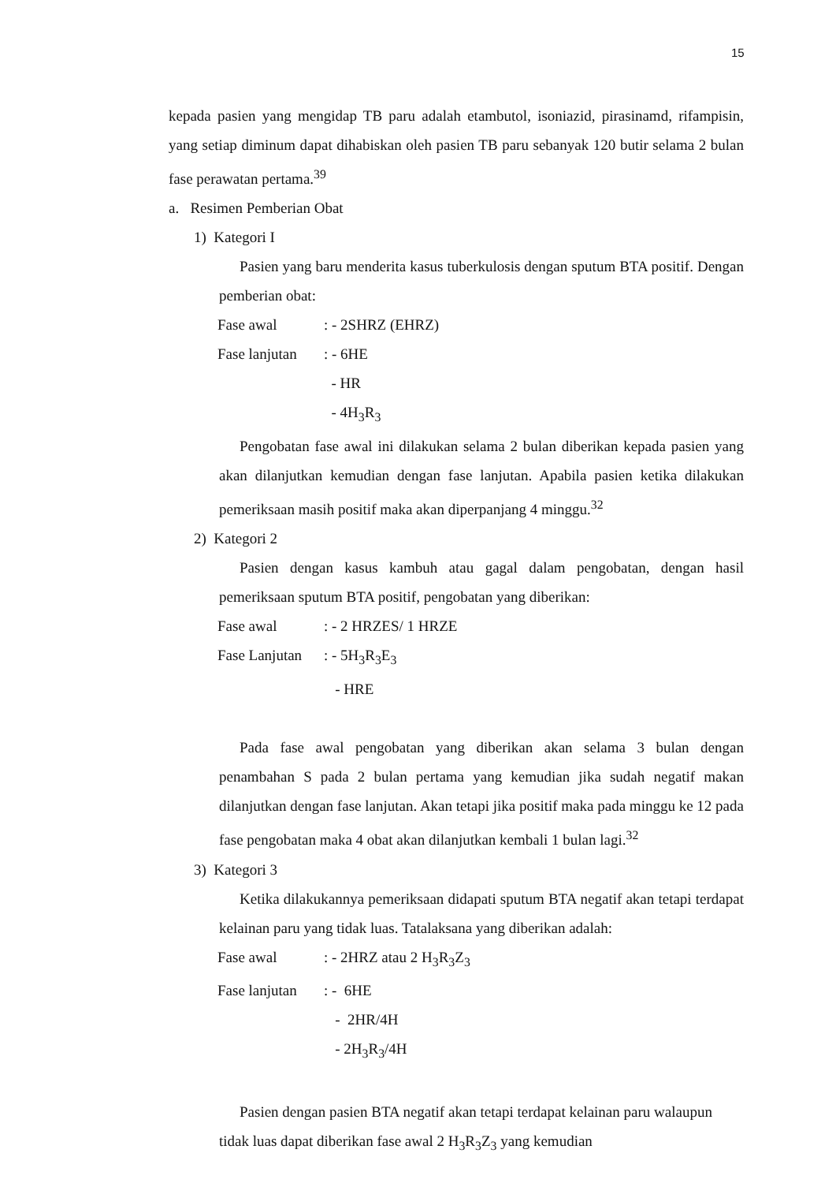15
kepada pasien yang mengidap TB paru adalah etambutol, isoniazid, pirasinamd, rifampisin, yang setiap diminum dapat dihabiskan oleh pasien TB paru sebanyak 120 butir selama 2 bulan fase perawatan pertama.<sup>39</sup>
a. Resimen Pemberian Obat
1) Kategori I
Pasien yang baru menderita kasus tuberkulosis dengan sputum BTA positif. Dengan pemberian obat:
Fase awal: - 2SHRZ (EHRZ)
Fase lanjutan: - 6HE
- HR
- 4H<sub>3</sub>R<sub>3</sub>
Pengobatan fase awal ini dilakukan selama 2 bulan diberikan kepada pasien yang akan dilanjutkan kemudian dengan fase lanjutan. Apabila pasien ketika dilakukan pemeriksaan masih positif maka akan diperpanjang 4 minggu.<sup>32</sup>
2) Kategori 2
Pasien dengan kasus kambuh atau gagal dalam pengobatan, dengan hasil pemeriksaan sputum BTA positif, pengobatan yang diberikan:
Fase awal: - 2 HRZES/ 1 HRZE
Fase Lanjutan: - 5H<sub>3</sub>R<sub>3</sub>E<sub>3</sub>
- HRE
Pada fase awal pengobatan yang diberikan akan selama 3 bulan dengan penambahan S pada 2 bulan pertama yang kemudian jika sudah negatif makan dilanjutkan dengan fase lanjutan. Akan tetapi jika positif maka pada minggu ke 12 pada fase pengobatan maka 4 obat akan dilanjutkan kembali 1 bulan lagi.<sup>32</sup>
3) Kategori 3
Ketika dilakukannya pemeriksaan didapati sputum BTA negatif akan tetapi terdapat kelainan paru yang tidak luas. Tatalaksana yang diberikan adalah:
Fase awal: - 2HRZ atau 2 H<sub>3</sub>R<sub>3</sub>Z<sub>3</sub>
Fase lanjutan: - 6HE
- 2HR/4H
- 2H<sub>3</sub>R<sub>3</sub>/4H
Pasien dengan pasien BTA negatif akan tetapi terdapat kelainan paru walaupun tidak luas dapat diberikan fase awal 2 H<sub>3</sub>R<sub>3</sub>Z<sub>3</sub> yang kemudian